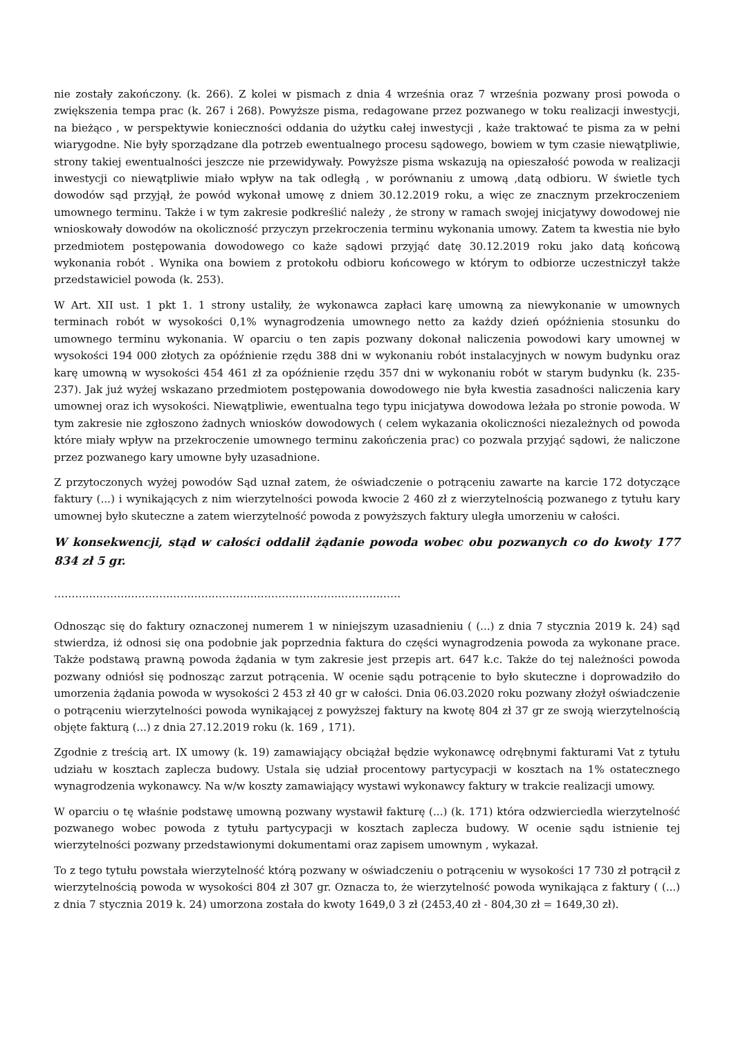nie zostały zakończony. (k. 266). Z kolei w pismach z dnia 4 września oraz 7 września pozwany prosi powoda o zwiększenia tempa prac (k. 267 i 268). Powyższe pisma, redagowane przez pozwanego w toku realizacji inwestycji, na bieżąco , w perspektywie konieczności oddania do użytku całej inwestycji , każe traktować te pisma za w pełni wiarygodne. Nie były sporządzane dla potrzeb ewentualnego procesu sądowego, bowiem w tym czasie niewątpliwie, strony takiej ewentualności jeszcze nie przewidywały. Powyższe pisma wskazują na opieszałość powoda w realizacji inwestycji co niewątpliwie miało wpływ na tak odległą , w porównaniu z umową ,datą odbioru. W świetle tych dowodów sąd przyjął, że powód wykonał umowę z dniem 30.12.2019 roku, a więc ze znacznym przekroczeniem umownego terminu. Także i w tym zakresie podkreślić należy , że strony w ramach swojej inicjatywy dowodowej nie wnioskowały dowodów na okoliczność przyczyn przekroczenia terminu wykonania umowy. Zatem ta kwestia nie było przedmiotem postępowania dowodowego co każe sądowi przyjąć datę 30.12.2019 roku jako datą końcową wykonania robót . Wynika ona bowiem z protokołu odbioru końcowego w którym to odbiorze uczestniczył także przedstawiciel powoda (k. 253).
W Art. XII ust. 1 pkt 1. 1 strony ustaliły, że wykonawca zapłaci karę umowną za niewykonanie w umownych terminach robót w wysokości 0,1% wynagrodzenia umownego netto za każdy dzień opóźnienia stosunku do umownego terminu wykonania. W oparciu o ten zapis pozwany dokonał naliczenia powodowi kary umownej w wysokości 194 000 złotych za opóźnienie rzędu 388 dni w wykonaniu robót instalacyjnych w nowym budynku oraz karę umowną w wysokości 454 461 zł za opóźnienie rzędu 357 dni w wykonaniu robót w starym budynku (k. 235-237). Jak już wyżej wskazano przedmiotem postępowania dowodowego nie była kwestia zasadności naliczenia kary umownej oraz ich wysokości. Niewątpliwie, ewentualna tego typu inicjatywa dowodowa leżała po stronie powoda. W tym zakresie nie zgłoszono żadnych wniosków dowodowych ( celem wykazania okoliczności niezależnych od powoda które miały wpływ na przekroczenie umownego terminu zakończenia prac) co pozwala przyjąć sądowi, że naliczone przez pozwanego kary umowne były uzasadnione.
Z przytoczonych wyżej powodów Sąd uznał zatem, że oświadczenie o potrąceniu zawarte na karcie 172 dotyczące faktury (...) i wynikających z nim wierzytelności powoda kwocie 2 460 zł z wierzytelnością pozwanego z tytułu kary umownej było skuteczne a zatem wierzytelność powoda z powyższych faktury uległa umorzeniu w całości.
W konsekwencji, stąd w całości oddalił żądanie powoda wobec obu pozwanych co do kwoty 177 834 zł 5 gr.
………………………………………………………………………………………
Odnosząc się do faktury oznaczonej numerem 1 w niniejszym uzasadnieniu ( (...) z dnia 7 stycznia 2019 k. 24) sąd stwierdza, iż odnosi się ona podobnie jak poprzednia faktura do części wynagrodzenia powoda za wykonane prace. Także podstawą prawną powoda żądania w tym zakresie jest przepis art. 647 k.c. Także do tej należności powoda pozwany odniósł się podnosząc zarzut potrącenia. W ocenie sądu potrącenie to było skuteczne i doprowadziło do umorzenia żądania powoda w wysokości 2 453 zł 40 gr w całości. Dnia 06.03.2020 roku pozwany złożył oświadczenie o potrąceniu wierzytelności powoda wynikającej z powyższej faktury na kwotę 804 zł 37 gr ze swoją wierzytelnością objęte fakturą (...) z dnia 27.12.2019 roku (k. 169 , 171).
Zgodnie z treścią art. IX umowy (k. 19) zamawiający obciążał będzie wykonawcę odrębnymi fakturami Vat z tytułu udziału w kosztach zaplecza budowy. Ustala się udział procentowy partycypacji w kosztach na 1% ostatecznego wynagrodzenia wykonawcy. Na w/w koszty zamawiający wystawi wykonawcy faktury w trakcie realizacji umowy.
W oparciu o tę właśnie podstawę umowną pozwany wystawił fakturę (...) (k. 171) która odzwierciedla wierzytelność pozwanego wobec powoda z tytułu partycypacji w kosztach zaplecza budowy. W ocenie sądu istnienie tej wierzytelności pozwany przedstawionymi dokumentami oraz zapisem umownym , wykazał.
To z tego tytułu powstała wierzytelność którą pozwany w oświadczeniu o potrąceniu w wysokości 17 730 zł potrącił z wierzytelnością powoda w wysokości 804 zł 307 gr. Oznacza to, że wierzytelność powoda wynikająca z faktury ( (...) z dnia 7 stycznia 2019 k. 24) umorzona została do kwoty 1649,0 3 zł (2453,40 zł - 804,30 zł = 1649,30 zł).